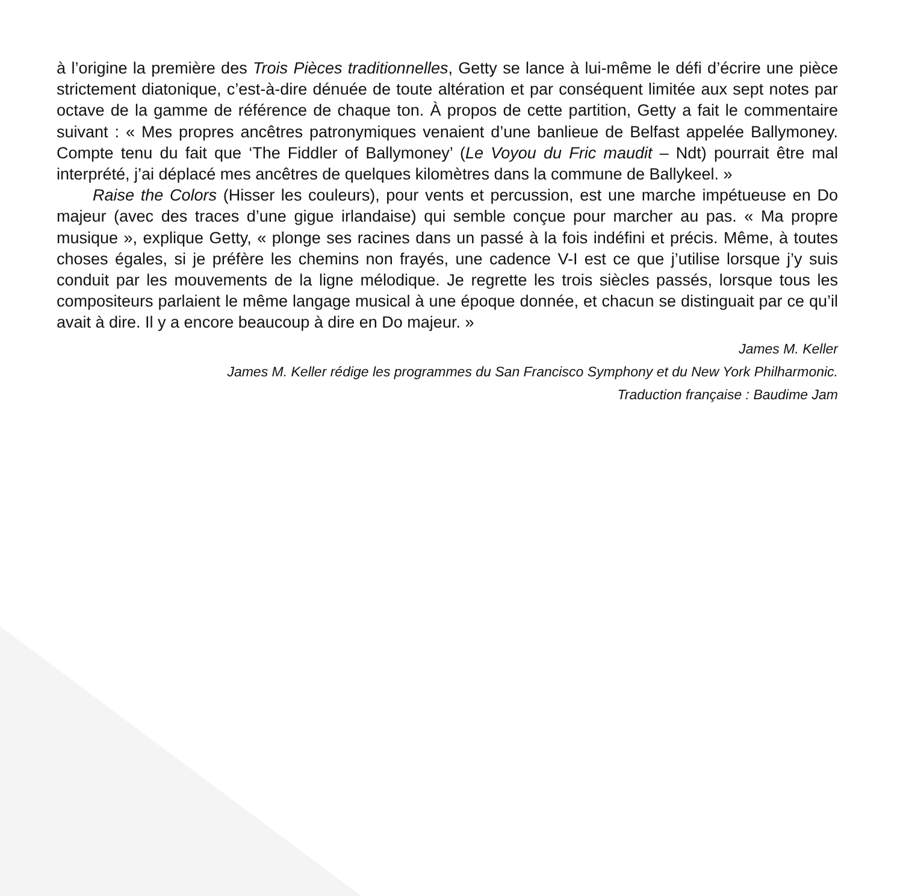à l’origine la première des Trois Pièces traditionnelles, Getty se lance à lui-même le défi d’écrire une pièce strictement diatonique, c’est-à-dire dénuée de toute altération et par conséquent limitée aux sept notes par octave de la gamme de référence de chaque ton. À propos de cette partition, Getty a fait le commentaire suivant : « Mes propres ancêtres patronymiques venaient d’une banlieue de Belfast appelée Ballymoney. Compte tenu du fait que ‘The Fiddler of Ballymoney’ (Le Voyou du Fric maudit – Ndt) pourrait être mal interprété, j’ai déplacé mes ancêtres de quelques kilomètres dans la commune de Ballykeel. »
Raise the Colors (Hisser les couleurs), pour vents et percussion, est une marche impétueuse en Do majeur (avec des traces d’une gigue irlandaise) qui semble conçue pour marcher au pas. « Ma propre musique », explique Getty, « plonge ses racines dans un passé à la fois indéfini et précis. Même, à toutes choses égales, si je préfère les chemins non frayés, une cadence V-I est ce que j’utilise lorsque j’y suis conduit par les mouvements de la ligne mélodique. Je regrette les trois siècles passés, lorsque tous les compositeurs parlaient le même langage musical à une époque donnée, et chacun se distinguait par ce qu’il avait à dire. Il y a encore beaucoup à dire en Do majeur. »
James M. Keller
James M. Keller rédige les programmes du San Francisco Symphony et du New York Philharmonic.
Traduction française : Baudime Jam